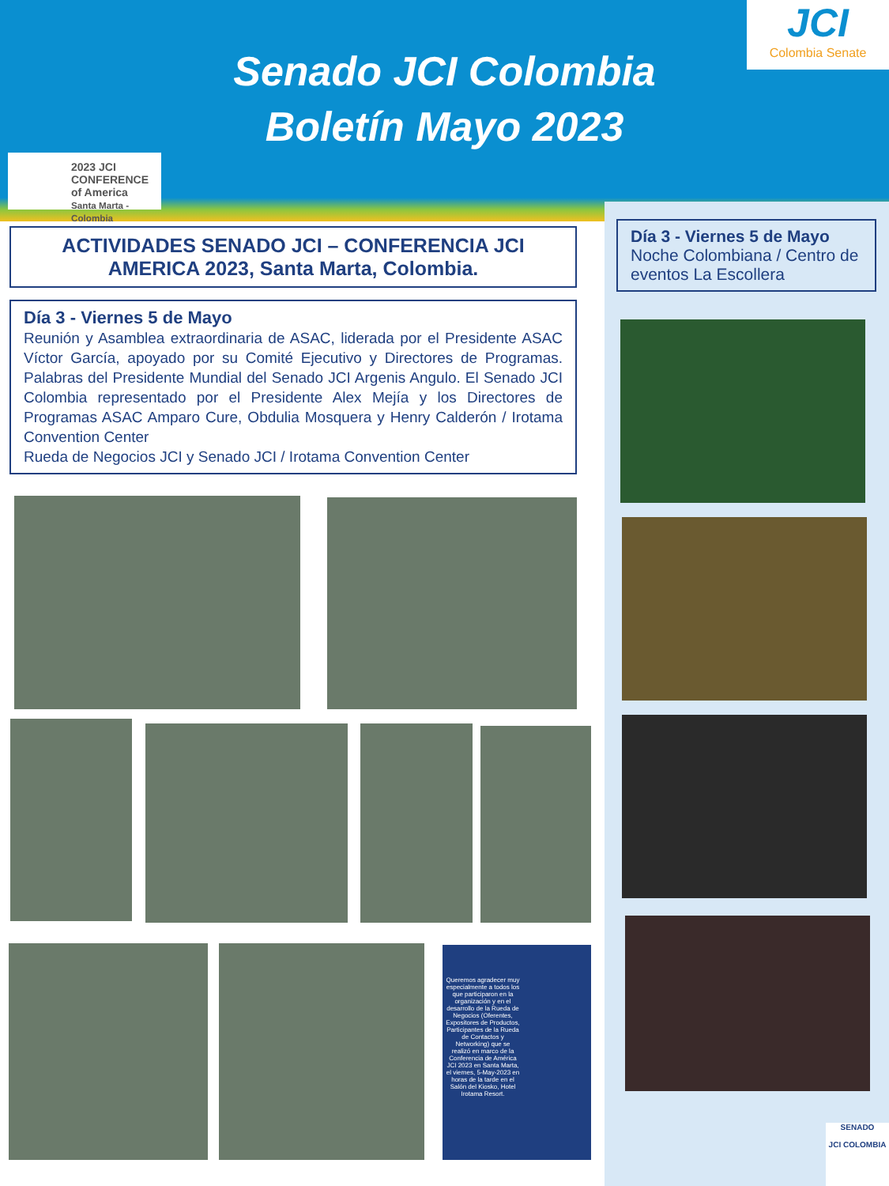Senado JCI Colombia
Boletín Mayo 2023
JCI
Colombia Senate
2023 JCI CONFERENCE of America
Santa Marta - Colombia
ACTIVIDADES SENADO JCI – CONFERENCIA JCI AMERICA 2023, Santa Marta, Colombia.
Día 3 - Viernes 5 de Mayo
Reunión y Asamblea extraordinaria de ASAC, liderada por el Presidente ASAC Víctor García, apoyado por su Comité Ejecutivo y Directores de Programas. Palabras del Presidente Mundial del Senado JCI Argenis Angulo. El Senado JCI Colombia representado por el Presidente Alex Mejía y los Directores de Programas ASAC Amparo Cure, Obdulia Mosquera y Henry Calderón / Irotama Convention Center
Rueda de Negocios JCI y Senado JCI / Irotama Convention Center
Queremos agradecer muy especialmente a todos los que participaron en la organización y en el desarrollo de la Rueda de Negocios (Oferentes, Expositores de Productos, Participantes de la Rueda de Contactos y Networking) que se realizó en marco de la Conferencia de América JCI 2023 en Santa Marta, el viernes, 5-May-2023 en horas de la tarde en el Salón del Kiosko, Hotel Irotama Resort.
Día 3 - Viernes 5 de Mayo
Noche Colombiana / Centro de eventos La Escollera
SENADO
JCI COLOMBIA